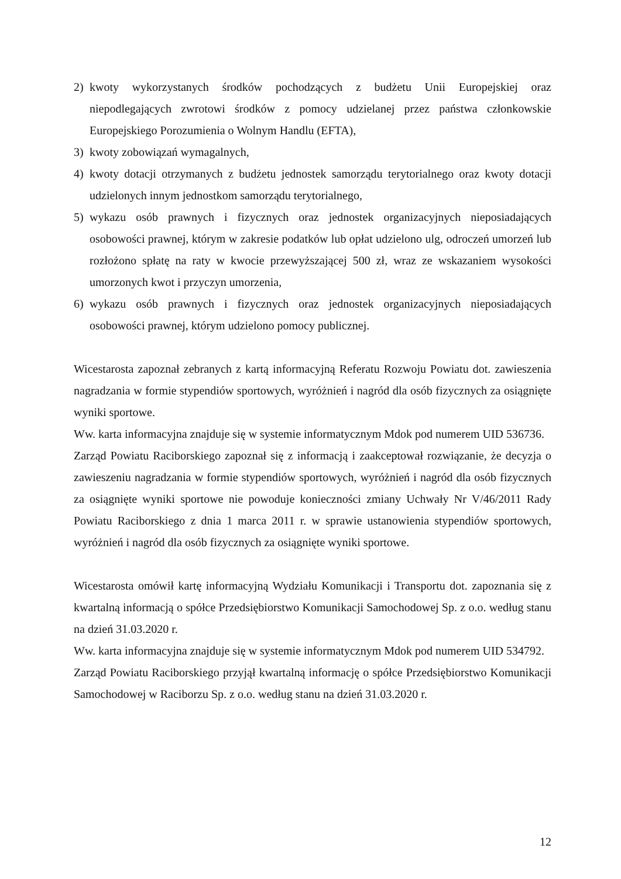2) kwoty wykorzystanych środków pochodzących z budżetu Unii Europejskiej oraz niepodlegających zwrotowi środków z pomocy udzielanej przez państwa członkowskie Europejskiego Porozumienia o Wolnym Handlu (EFTA),
3) kwoty zobowiązań wymagalnych,
4) kwoty dotacji otrzymanych z budżetu jednostek samorządu terytorialnego oraz kwoty dotacji udzielonych innym jednostkom samorządu terytorialnego,
5) wykazu osób prawnych i fizycznych oraz jednostek organizacyjnych nieposiadających osobowości prawnej, którym w zakresie podatków lub opłat udzielono ulg, odroczeń umorzeń lub rozłożono spłatę na raty w kwocie przewyższającej 500 zł, wraz ze wskazaniem wysokości umorzonych kwot i przyczyn umorzenia,
6) wykazu osób prawnych i fizycznych oraz jednostek organizacyjnych nieposiadających osobowości prawnej, którym udzielono pomocy publicznej.
Wicestarosta zapoznał zebranych z kartą informacyjną Referatu Rozwoju Powiatu dot. zawieszenia nagradzania w formie stypendiów sportowych, wyróżnień i nagród dla osób fizycznych za osiągnięte wyniki sportowe.
Ww. karta informacyjna znajduje się w systemie informatycznym Mdok pod numerem UID 536736.
Zarząd Powiatu Raciborskiego zapoznał się z informacją i zaakceptował rozwiązanie, że decyzja o zawieszeniu nagradzania w formie stypendiów sportowych, wyróżnień i nagród dla osób fizycznych za osiągnięte wyniki sportowe nie powoduje konieczności zmiany Uchwały Nr V/46/2011 Rady Powiatu Raciborskiego z dnia 1 marca 2011 r. w sprawie ustanowienia stypendiów sportowych, wyróżnień i nagród dla osób fizycznych za osiągnięte wyniki sportowe.
Wicestarosta omówił kartę informacyjną Wydziału Komunikacji i Transportu dot. zapoznania się z kwartalną informacją o spółce Przedsiębiorstwo Komunikacji Samochodowej Sp. z o.o. według stanu na dzień 31.03.2020 r.
Ww. karta informacyjna znajduje się w systemie informatycznym Mdok pod numerem UID 534792.
Zarząd Powiatu Raciborskiego przyjął kwartalną informację o spółce Przedsiębiorstwo Komunikacji Samochodowej w Raciborzu Sp. z o.o. według stanu na dzień 31.03.2020 r.
12